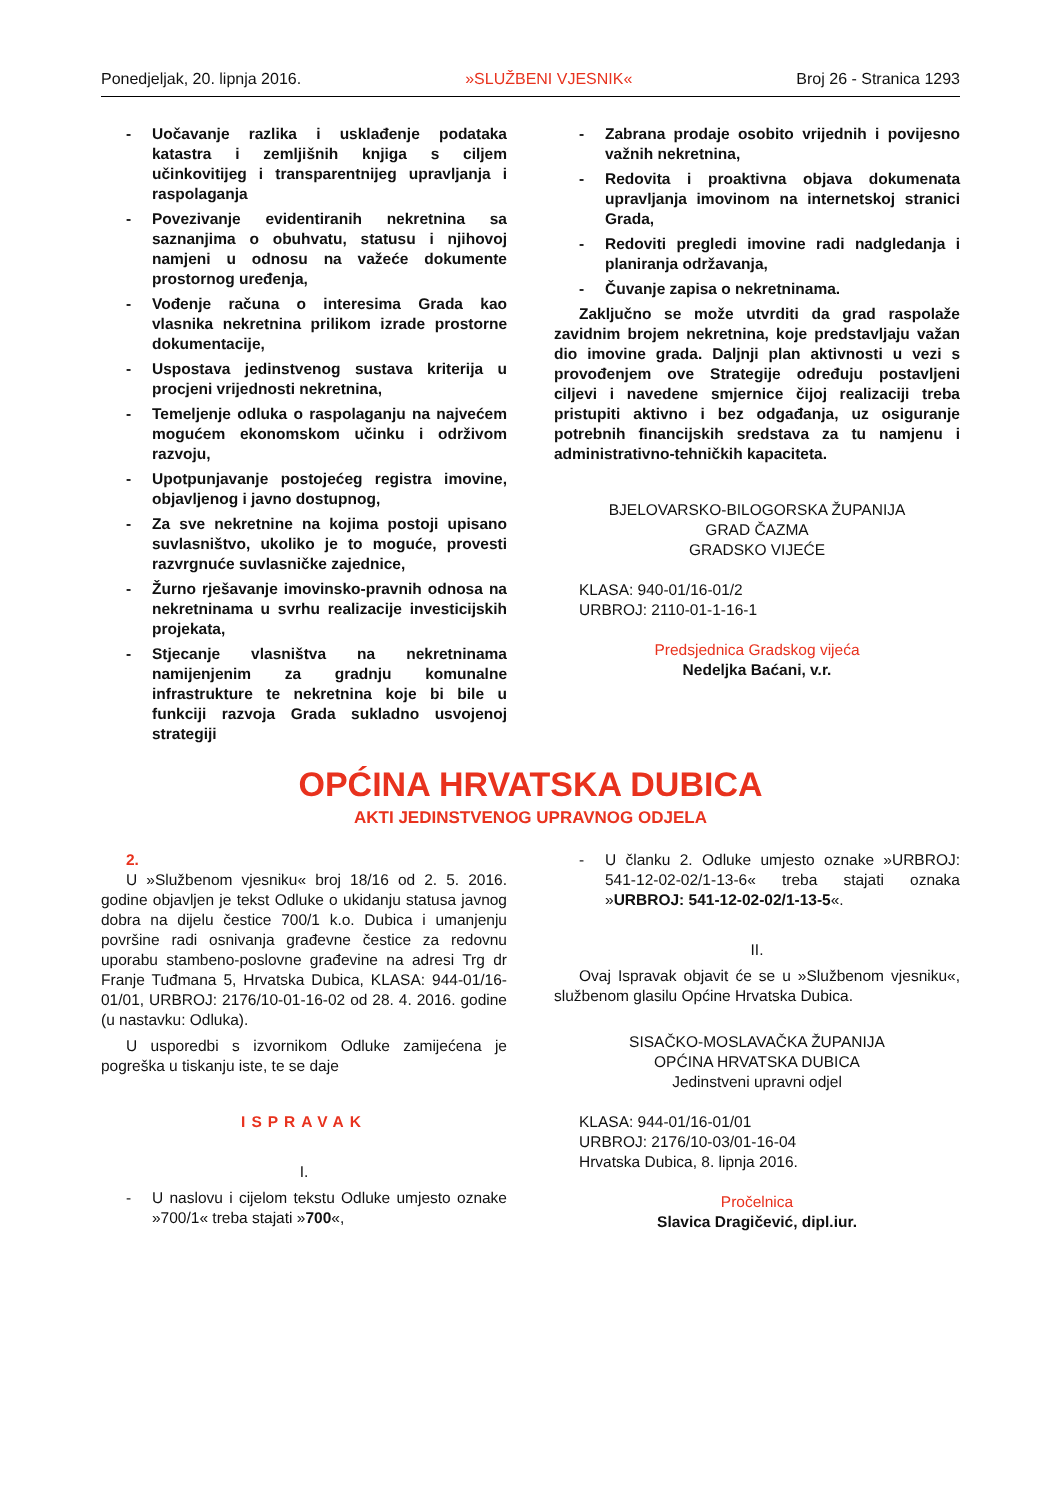Ponedjeljak, 20. lipnja 2016. »SLUŽBENI VJESNIK« Broj 26 - Stranica 1293
- Uočavanje razlika i usklađenje podataka katastra i zemljišnih knjiga s ciljem učinkovitijeg i transparentnijeg upravljanja i raspolaganja
- Povezivanje evidentiranih nekretnina sa saznanjima o obuhvatu, statusu i njihovoj namjeni u odnosu na važeće dokumente prostornog uređenja,
- Vođenje računa o interesima Grada kao vlasnika nekretnina prilikom izrade prostorne dokumentacije,
- Uspostava jedinstvenog sustava kriterija u procjeni vrijednosti nekretnina,
- Temeljenje odluka o raspolaganju na najvećem mogućem ekonomskom učinku i održivom razvoju,
- Upotpunjavanje postojećeg registra imovine, objavljenog i javno dostupnog,
- Za sve nekretnine na kojima postoji upisano suvlasništvo, ukoliko je to moguće, provesti razvrgnuće suvlasničke zajednice,
- Žurno rješavanje imovinsko-pravnih odnosa na nekretninama u svrhu realizacije investicijskih projekata,
- Stjecanje vlasništva na nekretninama namijenjenim za gradnju komunalne infrastrukture te nekretnina koje bi bile u funkciji razvoja Grada sukladno usvojenoj strategiji
- Zabrana prodaje osobito vrijednih i povijesno važnih nekretnina,
- Redovita i proaktivna objava dokumenata upravljanja imovinom na internetskoj stranici Grada,
- Redoviti pregledi imovine radi nadgledanja i planiranja održavanja,
- Čuvanje zapisa o nekretninama.
Zaključno se može utvrditi da grad raspolaže zavidnim brojem nekretnina, koje predstavljaju važan dio imovine grada. Daljnji plan aktivnosti u vezi s provođenjem ove Strategije određuju postavljeni ciljevi i navedene smjernice čijoj realizaciji treba pristupiti aktivno i bez odgađanja, uz osiguranje potrebnih financijskih sredstava za tu namjenu i administrativno-tehničkih kapaciteta.
BJELOVARSKO-BILOGORSKA ŽUPANIJA
GRAD ČAZMA
GRADSKO VIJEĆE
KLASA: 940-01/16-01/2
URBROJ: 2110-01-1-16-1
Predsjednica Gradskog vijeća
Nedeljka Baćani, v.r.
OPĆINA HRVATSKA DUBICA
AKTI JEDINSTVENOG UPRAVNOG ODJELA
2.
U »Službenom vjesniku« broj 18/16 od 2. 5. 2016. godine objavljen je tekst Odluke o ukidanju statusa javnog dobra na dijelu čestice 700/1 k.o. Dubica i umanjenju površine radi osnivanja građevne čestice za redovnu uporabu stambeno-poslovne građevine na adresi Trg dr Franje Tuđmana 5, Hrvatska Dubica, KLASA: 944-01/16-01/01, URBROJ: 2176/10-01-16-02 od 28. 4. 2016. godine (u nastavku: Odluka).
U usporedbi s izvornikom Odluke zamijećena je pogreška u tiskanju iste, te se daje
ISPRAVAK
I.
- U naslovu i cijelom tekstu Odluke umjesto oznake »700/1« treba stajati »700«,
- U članku 2. Odluke umjesto oznake »URBROJ: 541-12-02-02/1-13-6« treba stajati oznaka »URBROJ: 541-12-02-02/1-13-5«.
II.
Ovaj Ispravak objavit će se u »Službenom vjesniku«, službenom glasilu Općine Hrvatska Dubica.
SISAČKO-MOSLAVAČKA ŽUPANIJA
OPĆINA HRVATSKA DUBICA
Jedinstveni upravni odjel
KLASA: 944-01/16-01/01
URBROJ: 2176/10-03/01-16-04
Hrvatska Dubica, 8. lipnja 2016.
Pročelnica
Slavica Dragičević, dipl.iur.